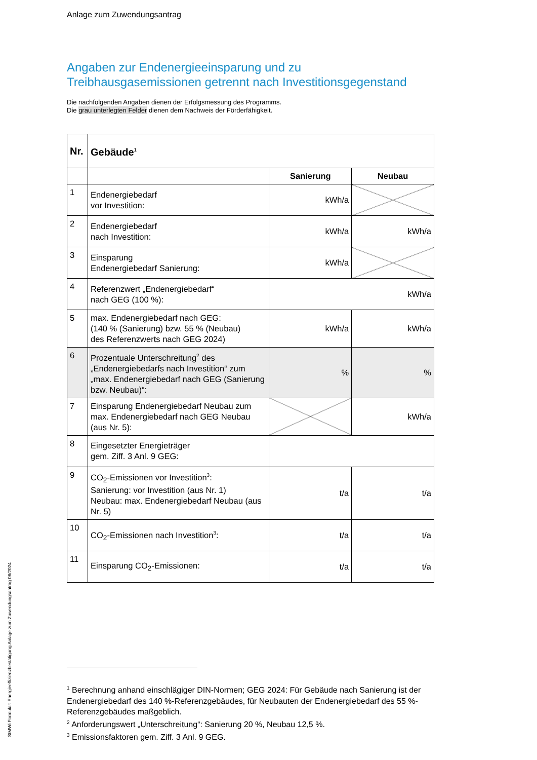Anlage zum Zuwendungsantrag
Angaben zur Endenergieeinsparung und zu Treibhausgasemissionen getrennt nach Investitionsgegenstand
Die nachfolgenden Angaben dienen der Erfolgsmessung des Programms.
Die grau unterlegten Felder dienen dem Nachweis der Förderfähigkeit.
| Nr. | Gebäude<sup>1</sup> | | |
| --- | --- | --- | --- |
| | | Sanierung | Neubau |
| 1 | Endenergiebedarf vor Investition: | kWh/a | |
| 2 | Endenergiebedarf nach Investition: | kWh/a | kWh/a |
| 3 | Einsparung Endenergiebedarf Sanierung: | kWh/a | |
| 4 | Referenzwert „Endenergiebedarf“ nach GEG (100 %): | kWh/a | |
| 5 | max. Endenergiebedarf nach GEG: (140 % (Sanierung) bzw. 55 % (Neubau) des Referenzwerts nach GEG 2024) | kWh/a | kWh/a |
| 6 | Prozentuale Unterschreitung<sup>2</sup> des „Endenergiebedarfs nach Investition“ zum „max. Endenergiebedarf nach GEG (Sanierung bzw. Neubau)“: | % | % |
| 7 | Einsparung Endenergiebedarf Neubau zum max. Endenergiebedarf nach GEG Neubau (aus Nr. 5): | | kWh/a |
| 8 | Eingesetzter Energieträger gem. Ziff. 3 Anl. 9 GEG: | | |
| 9 | CO<sub>2</sub>-Emissionen vor Investition<sup>3</sup>: Sanierung: vor Investition (aus Nr. 1) Neubau: max. Endenergiebedarf Neubau (aus Nr. 5) | t/a | t/a |
| 10 | CO<sub>2</sub>-Emissionen nach Investition<sup>3</sup>: | t/a | t/a |
| 11 | Einsparung CO<sub>2</sub>-Emissionen: | t/a | t/a |
<sup>1</sup> Berechnung anhand einschlägiger DIN-Normen; GEG 2024: Für Gebäude nach Sanierung ist der Endenergiebedarf des 140 %-Referenzgebäudes, für Neubauten der Endenergiebedarf des 55 %-Referenzgebäudes maßgeblich.
<sup>2</sup> Anforderungswert „Unterschreitung“: Sanierung 20 %, Neubau 12,5 %.
<sup>3</sup> Emissionsfaktoren gem. Ziff. 3 Anl. 9 GEG.
StMWi Formular: Energieeffizienzbestätigung Anlage zum Zuwendungsantrag 06/2024